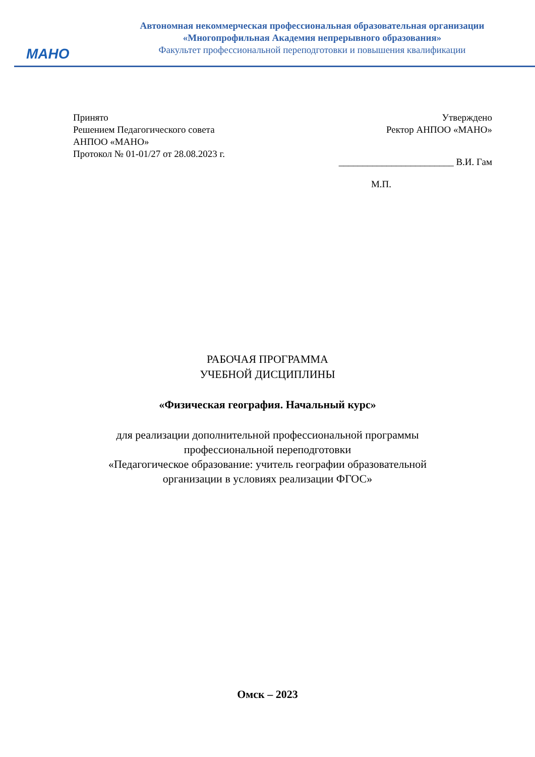МАНО
Автономная некоммерческая профессиональная образовательная организации
«Многопрофильная Академия непрерывного образования»
Факультет профессиональной переподготовки и повышения квалификации
Принято
Решением Педагогического совета
АНПОО «МАНО»
Протокол № 01-01/27 от 28.08.2023 г.
Утверждено
Ректор АНПОО «МАНО»
________________________ В.И. Гам
М.П.
РАБОЧАЯ ПРОГРАММА
УЧЕБНОЙ ДИСЦИПЛИНЫ
«Физическая география. Начальный курс»
для реализации дополнительной профессиональной программы
профессиональной переподготовки
«Педагогическое образование: учитель географии образовательной
организации в условиях реализации ФГОС»
Омск – 2023